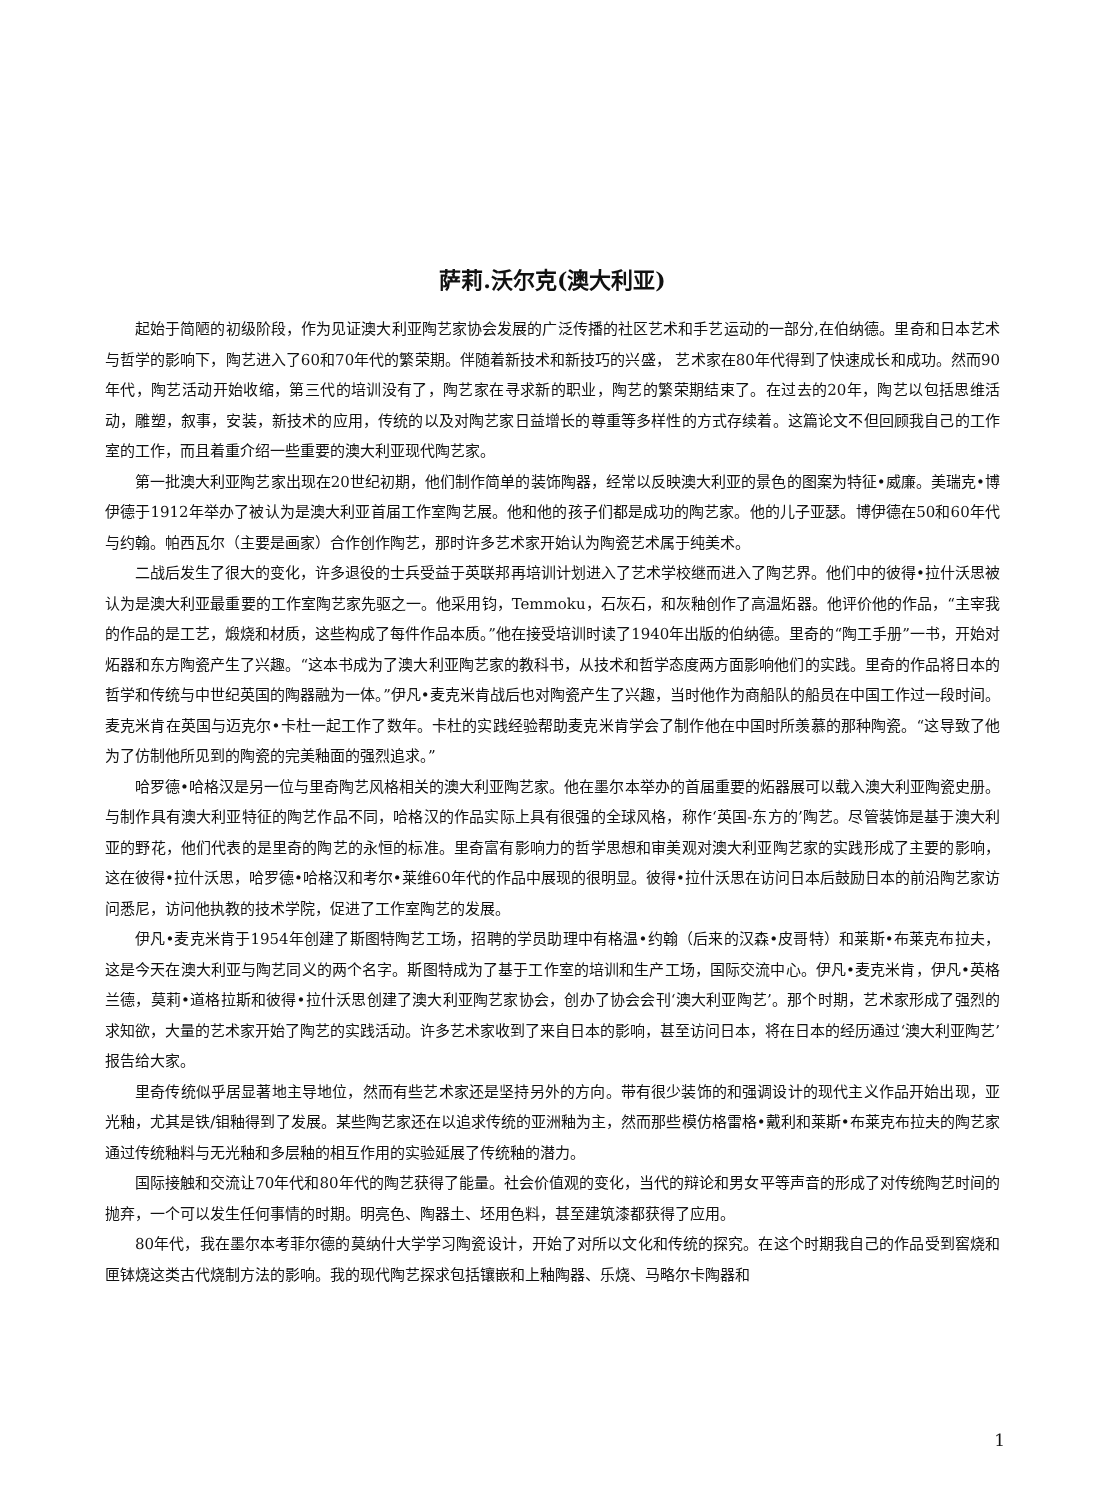萨莉.沃尔克(澳大利亚)
起始于简陋的初级阶段，作为见证澳大利亚陶艺家协会发展的广泛传播的社区艺术和手艺运动的一部分,在伯纳德。里奇和日本艺术与哲学的影响下，陶艺进入了60和70年代的繁荣期。伴随着新技术和新技巧的兴盛， 艺术家在80年代得到了快速成长和成功。然而90年代，陶艺活动开始收缩，第三代的培训没有了，陶艺家在寻求新的职业，陶艺的繁荣期结束了。在过去的20年，陶艺以包括思维活动，雕塑，叙事，安装，新技术的应用，传统的以及对陶艺家日益增长的尊重等多样性的方式存续着。这篇论文不但回顾我自己的工作室的工作，而且着重介绍一些重要的澳大利亚现代陶艺家。
第一批澳大利亚陶艺家出现在20世纪初期，他们制作简单的装饰陶器，经常以反映澳大利亚的景色的图案为特征•威廉。美瑞克•博伊德于1912年举办了被认为是澳大利亚首届工作室陶艺展。他和他的孩子们都是成功的陶艺家。他的儿子亚瑟。博伊德在50和60年代与约翰。帕西瓦尔（主要是画家）合作创作陶艺，那时许多艺术家开始认为陶瓷艺术属于纯美术。
二战后发生了很大的变化，许多退役的士兵受益于英联邦再培训计划进入了艺术学校继而进入了陶艺界。他们中的彼得•拉什沃思被认为是澳大利亚最重要的工作室陶艺家先驱之一。他采用钧，Temmoku，石灰石，和灰釉创作了高温炻器。他评价他的作品，“主宰我的作品的是工艺，煅烧和材质，这些构成了每件作品本质。”他在接受培训时读了1940年出版的伯纳德。里奇的“陶工手册”一书，开始对炻器和东方陶瓷产生了兴趣。“这本书成为了澳大利亚陶艺家的教科书，从技术和哲学态度两方面影响他们的实践。里奇的作品将日本的哲学和传统与中世纪英国的陶器融为一体。”伊凡•麦克米肯战后也对陶瓷产生了兴趣，当时他作为商船队的船员在中国工作过一段时间。麦克米肯在英国与迈克尔•卡杜一起工作了数年。卡杜的实践经验帮助麦克米肯学会了制作他在中国时所羡慕的那种陶瓷。“这导致了他为了仿制他所见到的陶瓷的完美釉面的强烈追求。”
哈罗德•哈格汉是另一位与里奇陶艺风格相关的澳大利亚陶艺家。他在墨尔本举办的首届重要的炻器展可以载入澳大利亚陶瓷史册。与制作具有澳大利亚特征的陶艺作品不同，哈格汉的作品实际上具有很强的全球风格，称作‘英国-东方的’陶艺。尽管装饰是基于澳大利亚的野花，他们代表的是里奇的陶艺的永恒的标准。里奇富有影响力的哲学思想和审美观对澳大利亚陶艺家的实践形成了主要的影响，这在彼得•拉什沃思，哈罗德•哈格汉和考尔•莱维60年代的作品中展现的很明显。彼得•拉什沃思在访问日本后鼓励日本的前沿陶艺家访问悉尼，访问他执教的技术学院，促进了工作室陶艺的发展。
伊凡•麦克米肯于1954年创建了斯图特陶艺工场，招聘的学员助理中有格温•约翰（后来的汉森•皮哥特）和莱斯•布莱克布拉夫，这是今天在澳大利亚与陶艺同义的两个名字。斯图特成为了基于工作室的培训和生产工场，国际交流中心。伊凡•麦克米肯，伊凡•英格兰德，莫莉•道格拉斯和彼得•拉什沃思创建了澳大利亚陶艺家协会，创办了协会会刊‘澳大利亚陶艺’。那个时期，艺术家形成了强烈的求知欲，大量的艺术家开始了陶艺的实践活动。许多艺术家收到了来自日本的影响，甚至访问日本，将在日本的经历通过‘澳大利亚陶艺’报告给大家。
里奇传统似乎居显著地主导地位，然而有些艺术家还是坚持另外的方向。带有很少装饰的和强调设计的现代主义作品开始出现，亚光釉，尤其是铁/钼釉得到了发展。某些陶艺家还在以追求传统的亚洲釉为主，然而那些模仿格雷格•戴利和莱斯•布莱克布拉夫的陶艺家通过传统釉料与无光釉和多层釉的相互作用的实验延展了传统釉的潜力。
国际接触和交流让70年代和80年代的陶艺获得了能量。社会价值观的变化，当代的辩论和男女平等声音的形成了对传统陶艺时间的抛弃，一个可以发生任何事情的时期。明亮色、陶器土、坯用色料，甚至建筑漆都获得了应用。
80年代，我在墨尔本考菲尔德的莫纳什大学学习陶瓷设计，开始了对所以文化和传统的探究。在这个时期我自己的作品受到窖烧和匣钵烧这类古代烧制方法的影响。我的现代陶艺探求包括镶嵌和上釉陶器、乐烧、马略尔卡陶器和
1